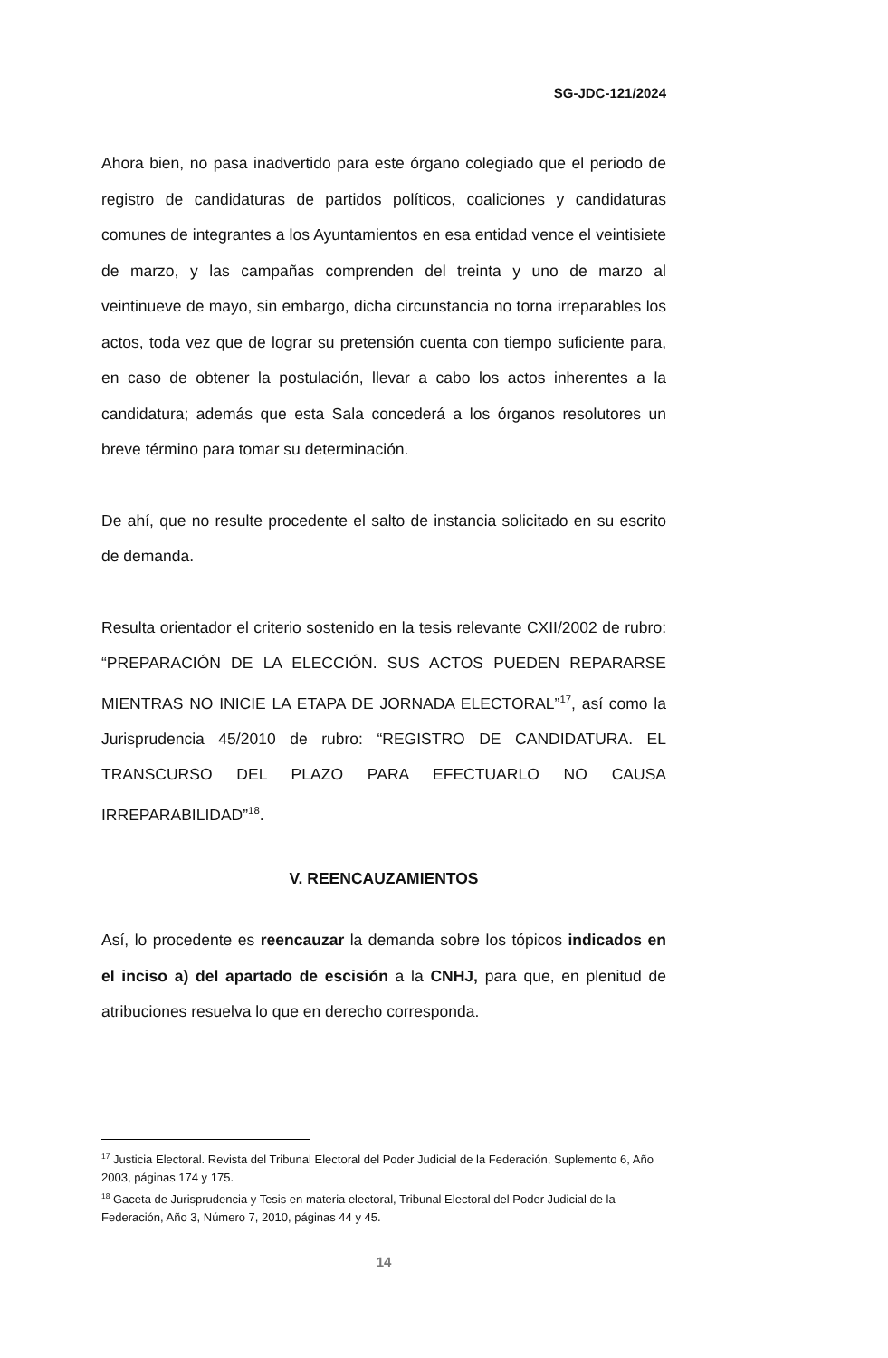SG-JDC-121/2024
Ahora bien, no pasa inadvertido para este órgano colegiado que el periodo de registro de candidaturas de partidos políticos, coaliciones y candidaturas comunes de integrantes a los Ayuntamientos en esa entidad vence el veintisiete de marzo, y las campañas comprenden del treinta y uno de marzo al veintinueve de mayo, sin embargo, dicha circunstancia no torna irreparables los actos, toda vez que de lograr su pretensión cuenta con tiempo suficiente para, en caso de obtener la postulación, llevar a cabo los actos inherentes a la candidatura; además que esta Sala concederá a los órganos resolutores un breve término para tomar su determinación.
De ahí, que no resulte procedente el salto de instancia solicitado en su escrito de demanda.
Resulta orientador el criterio sostenido en la tesis relevante CXII/2002 de rubro: “PREPARACIÓN DE LA ELECCIÓN. SUS ACTOS PUEDEN REPARARSE MIENTRAS NO INICIE LA ETAPA DE JORNADA ELECTORAL”<sup>17</sup>, así como la Jurisprudencia 45/2010 de rubro: “REGISTRO DE CANDIDATURA. EL TRANSCURSO DEL PLAZO PARA EFECTUARLO NO CAUSA IRREPARABILIDAD”<sup>18</sup>.
V. REENCAUZAMIENTOS
Así, lo procedente es reencauzar la demanda sobre los tópicos indicados en el inciso a) del apartado de escisión a la CNHJ, para que, en plenitud de atribuciones resuelva lo que en derecho corresponda.
<sup>17</sup> Justicia Electoral. Revista del Tribunal Electoral del Poder Judicial de la Federación, Suplemento 6, Año 2003, páginas 174 y 175.
<sup>18</sup> Gaceta de Jurisprudencia y Tesis en materia electoral, Tribunal Electoral del Poder Judicial de la Federación, Año 3, Número 7, 2010, páginas 44 y 45.
14